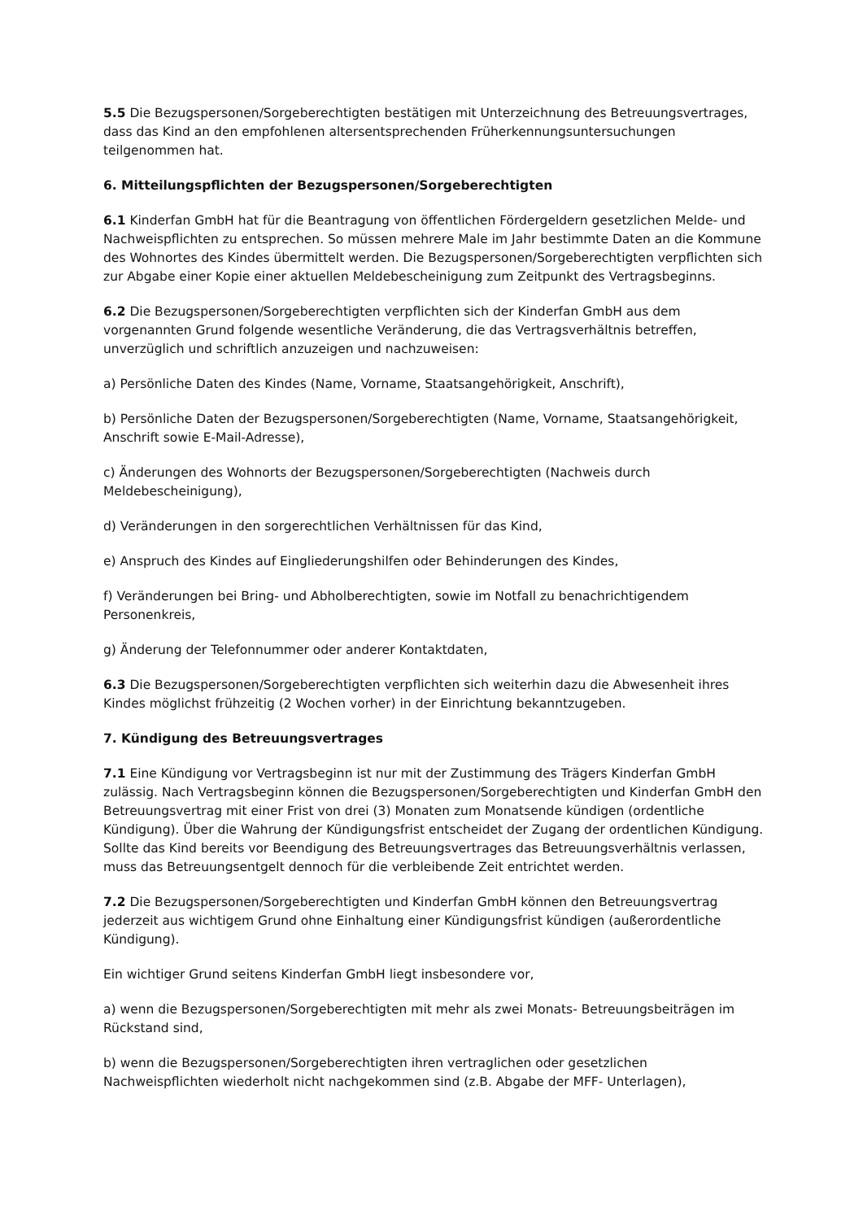5.5 Die Bezugspersonen/Sorgeberechtigten bestätigen mit Unterzeichnung des Betreuungsvertrages, dass das Kind an den empfohlenen altersentsprechenden Früherkennungsuntersuchungen teilgenommen hat.
6. Mitteilungspflichten der Bezugspersonen/Sorgeberechtigten
6.1 Kinderfan GmbH hat für die Beantragung von öffentlichen Fördergeldern gesetzlichen Melde- und Nachweispflichten zu entsprechen. So müssen mehrere Male im Jahr bestimmte Daten an die Kommune des Wohnortes des Kindes übermittelt werden. Die Bezugspersonen/Sorgeberechtigten verpflichten sich zur Abgabe einer Kopie einer aktuellen Meldebescheinigung zum Zeitpunkt des Vertragsbeginns.
6.2 Die Bezugspersonen/Sorgeberechtigten verpflichten sich der Kinderfan GmbH aus dem vorgenannten Grund folgende wesentliche Veränderung, die das Vertragsverhältnis betreffen, unverzüglich und schriftlich anzuzeigen und nachzuweisen:
a) Persönliche Daten des Kindes (Name, Vorname, Staatsangehörigkeit, Anschrift),
b) Persönliche Daten der Bezugspersonen/Sorgeberechtigten (Name, Vorname, Staatsangehörigkeit, Anschrift sowie E-Mail-Adresse),
c) Änderungen des Wohnorts der Bezugspersonen/Sorgeberechtigten (Nachweis durch Meldebescheinigung),
d) Veränderungen in den sorgerechtlichen Verhältnissen für das Kind,
e) Anspruch des Kindes auf Eingliederungshilfen oder Behinderungen des Kindes,
f) Veränderungen bei Bring- und Abholberechtigten, sowie im Notfall zu benachrichtigendem Personenkreis,
g) Änderung der Telefonnummer oder anderer Kontaktdaten,
6.3 Die Bezugspersonen/Sorgeberechtigten verpflichten sich weiterhin dazu die Abwesenheit ihres Kindes möglichst frühzeitig (2 Wochen vorher) in der Einrichtung bekanntzugeben.
7. Kündigung des Betreuungsvertrages
7.1 Eine Kündigung vor Vertragsbeginn ist nur mit der Zustimmung des Trägers Kinderfan GmbH zulässig. Nach Vertragsbeginn können die Bezugspersonen/Sorgeberechtigten und Kinderfan GmbH den Betreuungsvertrag mit einer Frist von drei (3) Monaten zum Monatsende kündigen (ordentliche Kündigung). Über die Wahrung der Kündigungsfrist entscheidet der Zugang der ordentlichen Kündigung. Sollte das Kind bereits vor Beendigung des Betreuungsvertrages das Betreuungsverhältnis verlassen, muss das Betreuungsentgelt dennoch für die verbleibende Zeit entrichtet werden.
7.2 Die Bezugspersonen/Sorgeberechtigten und Kinderfan GmbH können den Betreuungsvertrag jederzeit aus wichtigem Grund ohne Einhaltung einer Kündigungsfrist kündigen (außerordentliche Kündigung).
Ein wichtiger Grund seitens Kinderfan GmbH liegt insbesondere vor,
a) wenn die Bezugspersonen/Sorgeberechtigten mit mehr als zwei Monats- Betreuungsbeiträgen im Rückstand sind,
b) wenn die Bezugspersonen/Sorgeberechtigten ihren vertraglichen oder gesetzlichen Nachweispflichten wiederholt nicht nachgekommen sind (z.B. Abgabe der MFF- Unterlagen),